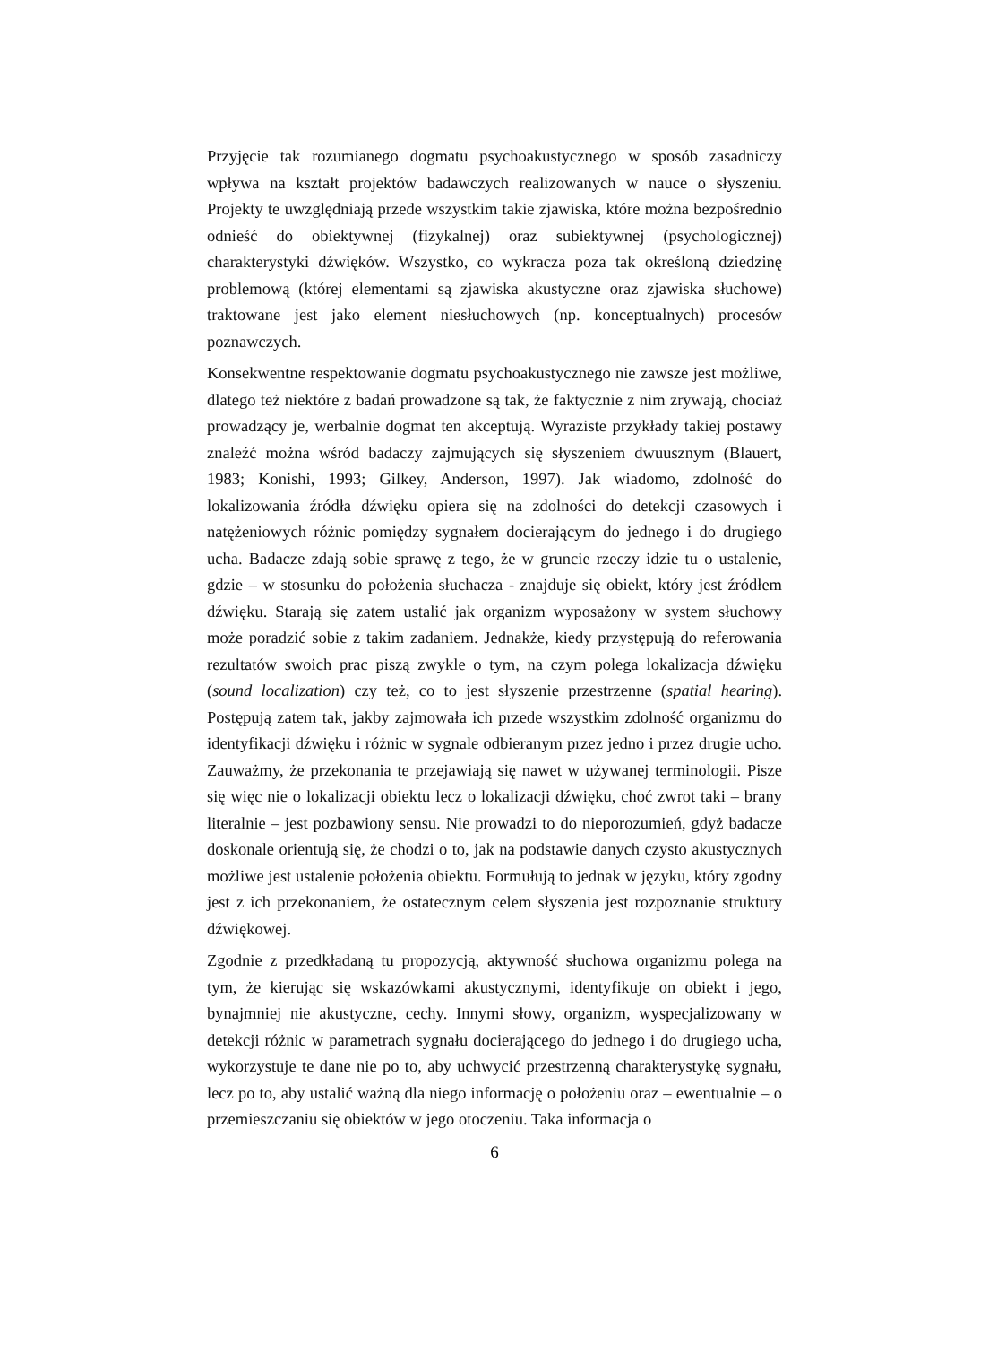Przyjęcie tak rozumianego dogmatu psychoakustycznego w sposób zasadniczy wpływa na kształt projektów badawczych realizowanych w nauce o słyszeniu. Projekty te uwzględniają przede wszystkim takie zjawiska, które można bezpośrednio odnieść do obiektywnej (fizykalnej) oraz subiektywnej (psychologicznej) charakterystyki dźwięków. Wszystko, co wykracza poza tak określoną dziedzinę problemową (której elementami są zjawiska akustyczne oraz zjawiska słuchowe) traktowane jest jako element niesłuchowych (np. konceptualnych) procesów poznawczych.
Konsekwentne respektowanie dogmatu psychoakustycznego nie zawsze jest możliwe, dlatego też niektóre z badań prowadzone są tak, że faktycznie z nim zrywają, chociaż prowadzący je, werbalnie dogmat ten akceptują. Wyraziste przykłady takiej postawy znaleźć można wśród badaczy zajmujących się słyszeniem dwuusznym (Blauert, 1983; Konishi, 1993; Gilkey, Anderson, 1997). Jak wiadomo, zdolność do lokalizowania źródła dźwięku opiera się na zdolności do detekcji czasowych i natężeniowych różnic pomiędzy sygnałem docierającym do jednego i do drugiego ucha. Badacze zdają sobie sprawę z tego, że w gruncie rzeczy idzie tu o ustalenie, gdzie – w stosunku do położenia słuchacza - znajduje się obiekt, który jest źródłem dźwięku. Starają się zatem ustalić jak organizm wyposażony w system słuchowy może poradzić sobie z takim zadaniem. Jednakże, kiedy przystępują do referowania rezultatów swoich prac piszą zwykle o tym, na czym polega lokalizacja dźwięku (sound localization) czy też, co to jest słyszenie przestrzenne (spatial hearing). Postępują zatem tak, jakby zajmowała ich przede wszystkim zdolność organizmu do identyfikacji dźwięku i różnic w sygnale odbieranym przez jedno i przez drugie ucho. Zauważmy, że przekonania te przejawiają się nawet w używanej terminologii. Pisze się więc nie o lokalizacji obiektu lecz o lokalizacji dźwięku, choć zwrot taki – brany literalnie – jest pozbawiony sensu. Nie prowadzi to do nieporozumień, gdyż badacze doskonale orientują się, że chodzi o to, jak na podstawie danych czysto akustycznych możliwe jest ustalenie położenia obiektu. Formułują to jednak w języku, który zgodny jest z ich przekonaniem, że ostatecznym celem słyszenia jest rozpoznanie struktury dźwiękowej.
Zgodnie z przedkładaną tu propozycją, aktywność słuchowa organizmu polega na tym, że kierując się wskazówkami akustycznymi, identyfikuje on obiekt i jego, bynajmniej nie akustyczne, cechy. Innymi słowy, organizm, wyspecjalizowany w detekcji różnic w parametrach sygnału docierającego do jednego i do drugiego ucha, wykorzystuje te dane nie po to, aby uchwycić przestrzenną charakterystykę sygnału, lecz po to, aby ustalić ważną dla niego informację o położeniu oraz – ewentualnie – o przemieszczaniu się obiektów w jego otoczeniu. Taka informacja o
6